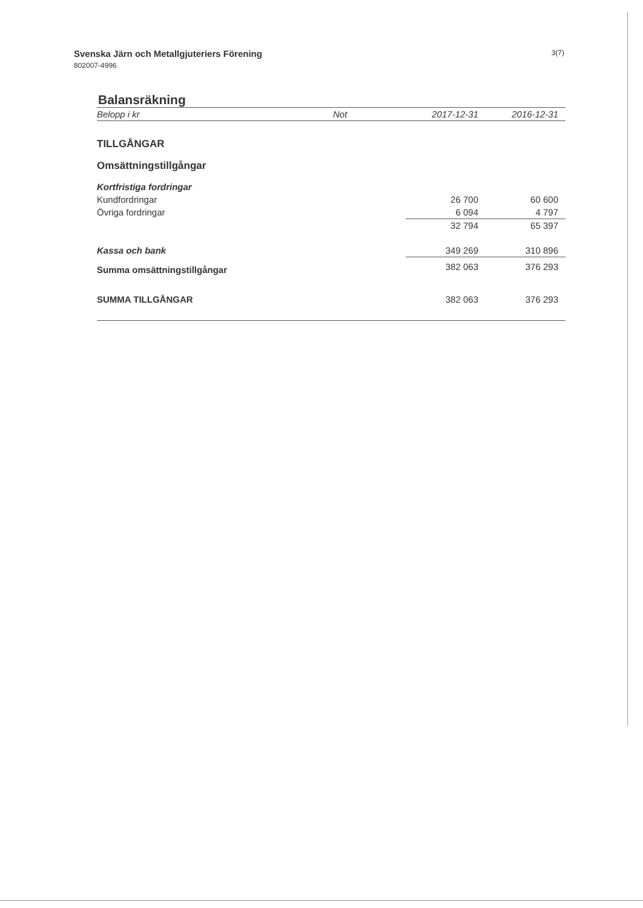Svenska Järn och Metallgjuteriers Förening
802007-4996
3(7)
Balansräkning
| Belopp i kr | Not | 2017-12-31 | 2016-12-31 |
| --- | --- | --- | --- |
| TILLGÅNGAR | | | |
| Omsättningstillgångar | | | |
| Kortfristiga fordringar | | | |
| Kundfordringar | | 26 700 | 60 600 |
| Övriga fordringar | | 6 094 | 4 797 |
| | | 32 794 | 65 397 |
| Kassa och bank | | 349 269 | 310 896 |
| Summa omsättningstillgångar | | 382 063 | 376 293 |
| SUMMA TILLGÅNGAR | | 382 063 | 376 293 |